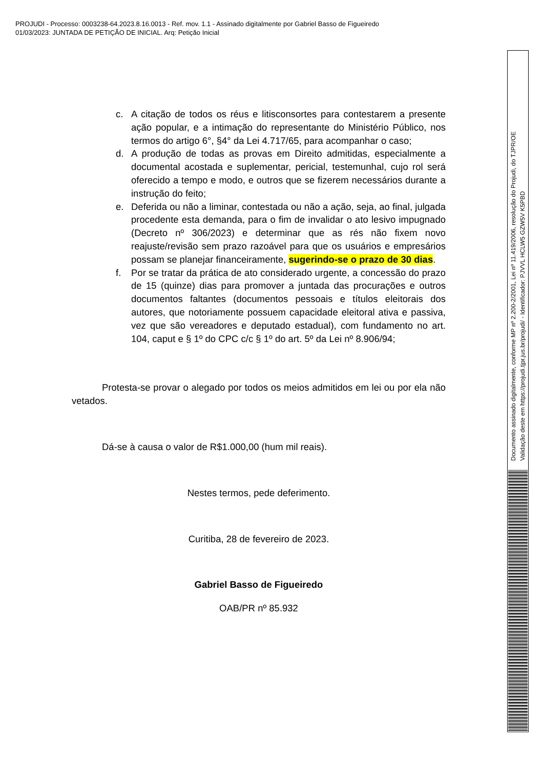PROJUDI - Processo: 0003238-64.2023.8.16.0013 - Ref. mov. 1.1 - Assinado digitalmente por Gabriel Basso de Figueiredo
01/03/2023: JUNTADA DE PETIÇÃO DE INICIAL. Arq: Petição Inicial
Documento assinado digitalmente, conforme MP nº 2.200-2/2001, Lei nº 11.419/2006, resolução do Projudi, do TJPR/OE
Validação deste em https://projudi.tjpr.jus.br/projudi/ - Identificador: PJVVL HCLW5 GZW5V K5PBD
c. A citação de todos os réus e litisconsortes para contestarem a presente ação popular, e a intimação do representante do Ministério Público, nos termos do artigo 6°, §4° da Lei 4.717/65, para acompanhar o caso;
d. A produção de todas as provas em Direito admitidas, especialmente a documental acostada e suplementar, pericial, testemunhal, cujo rol será oferecido a tempo e modo, e outros que se fizerem necessários durante a instrução do feito;
e. Deferida ou não a liminar, contestada ou não a ação, seja, ao final, julgada procedente esta demanda, para o fim de invalidar o ato lesivo impugnado (Decreto nº 306/2023) e determinar que as rés não fixem novo reajuste/revisão sem prazo razoável para que os usuários e empresários possam se planejar financeiramente, sugerindo-se o prazo de 30 dias.
f. Por se tratar da prática de ato considerado urgente, a concessão do prazo de 15 (quinze) dias para promover a juntada das procurações e outros documentos faltantes (documentos pessoais e títulos eleitorais dos autores, que notoriamente possuem capacidade eleitoral ativa e passiva, vez que são vereadores e deputado estadual), com fundamento no art. 104, caput e § 1º do CPC c/c § 1º do art. 5º da Lei nº 8.906/94;
Protesta-se provar o alegado por todos os meios admitidos em lei ou por ela não vetados.
Dá-se à causa o valor de R$1.000,00 (hum mil reais).
Nestes termos, pede deferimento.
Curitiba, 28 de fevereiro de 2023.
Gabriel Basso de Figueiredo
OAB/PR nº 85.932